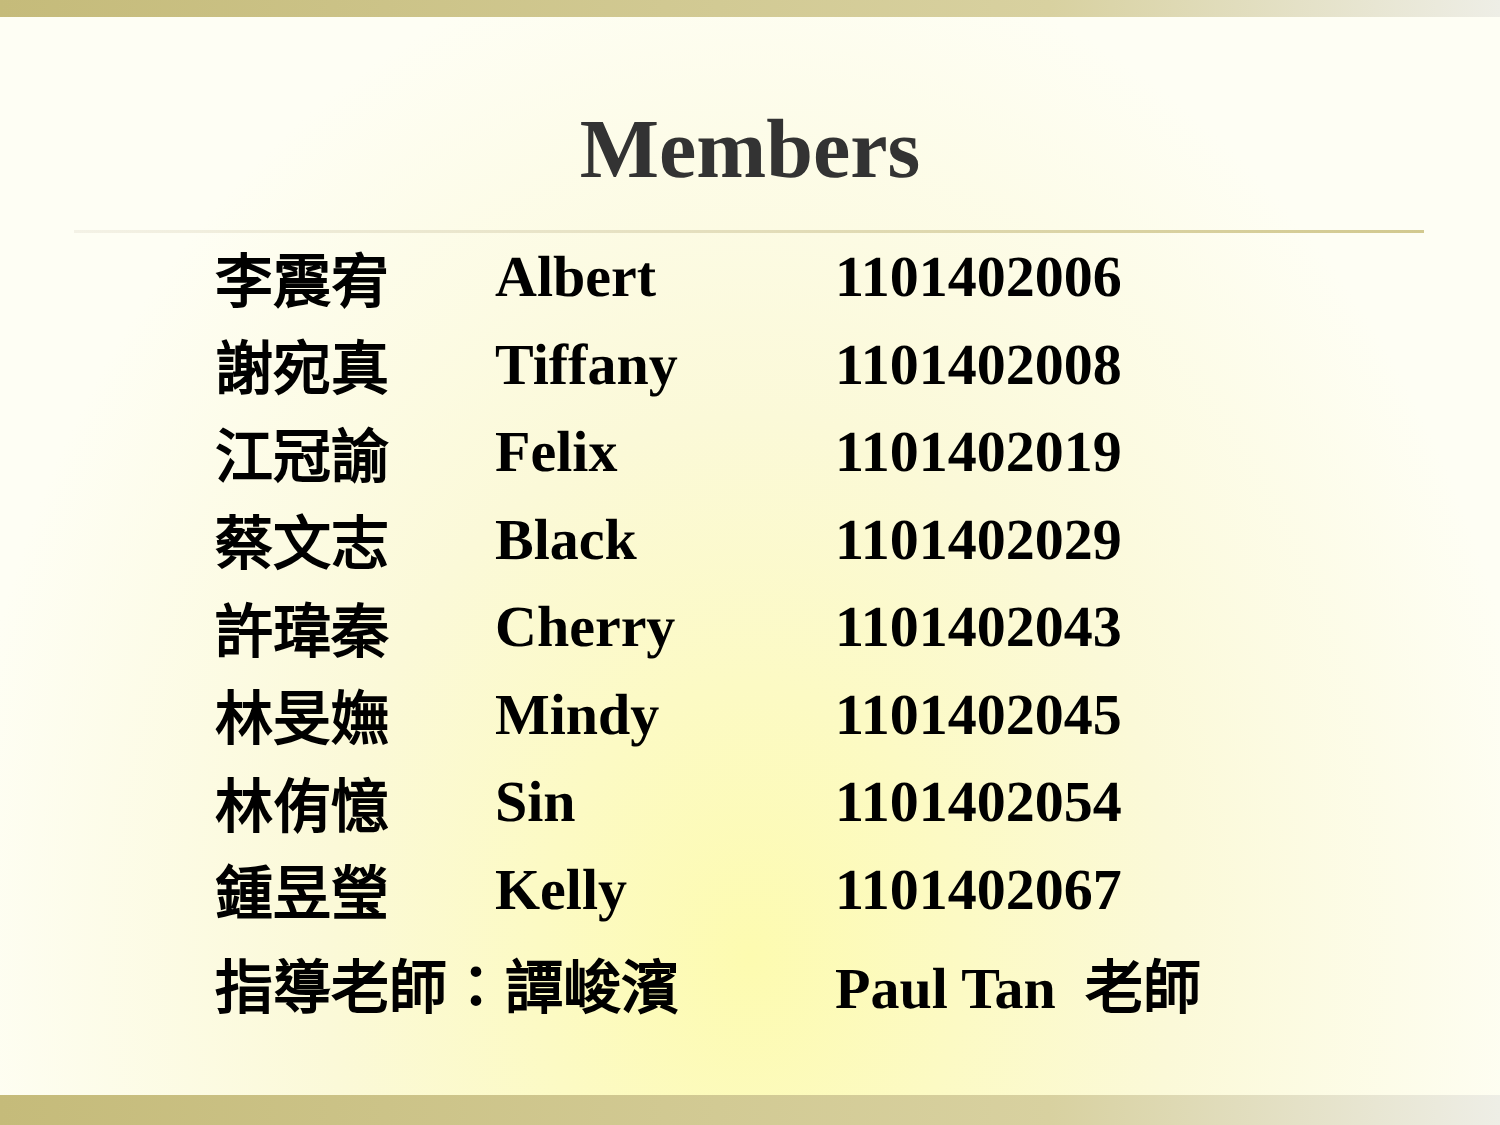Members
| 李震宥 | Albert | 1101402006 |
| 謝宛真 | Tiffany | 1101402008 |
| 江冠諭 | Felix | 1101402019 |
| 蔡文志 | Black | 1101402029 |
| 許瑋秦 | Cherry | 1101402043 |
| 林旻嫵 | Mindy | 1101402045 |
| 林侑憶 | Sin | 1101402054 |
| 鍾昱瑩 | Kelly | 1101402067 |
| 指導老師：譚峻濱 | | Paul Tan 老師 |